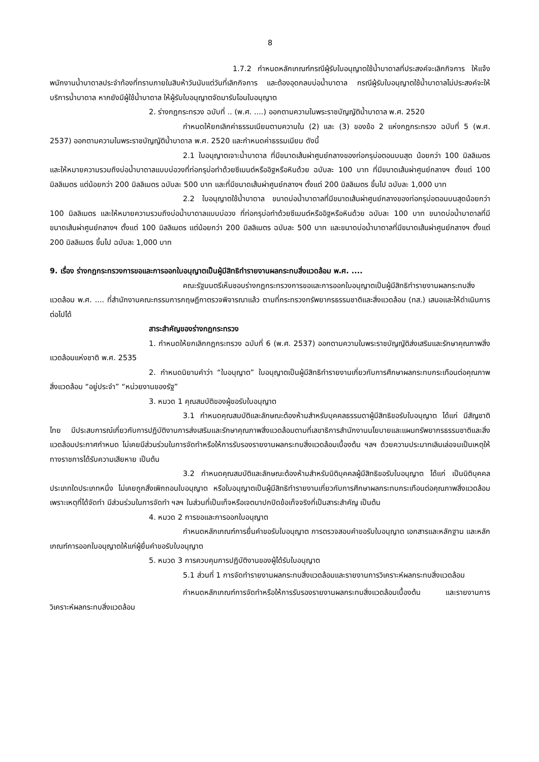8
1.7.2 กำหนดหลักเกณฑ์กรณีผู้รับใบอนุญาตใช้น้ำบาดาลที่ประสงค์จะเลิกกิจการ ให้แจ้งพนักงานน้ำบาดาลประจำท้องที่ทราบภายในสิบห้าวันนับแต่วันที่เลิกกิจการ และต้องอุดกลบบ่อน้ำบาดาล กรณีผู้รับใบอนุญาตใช้น้ำบาดาลไม่ประสงค์จะให้บริการน้ำบาดาล หากยังมีผู้ใช้น้ำบาดาล ให้ผู้รับใบอนุญาตจัดมารับโอนใบอนุญาต
2. ร่างกฎกระทรวง ฉบับที่ .. (พ.ศ. ....) ออกตามความในพระราชบัญญัติน้ำบาดาล พ.ศ. 2520
กำหนดให้ยกเลิกค่าธรรมเนียมตามความใน (2) และ (3) ของข้อ 2 แห่งกฎกระทรวง ฉบับที่ 5 (พ.ศ. 2537) ออกตามความในพระราชบัญญัติน้ำบาดาล พ.ศ. 2520 และกำหนดค่าธรรมเนียม ดังนี้
2.1 ใบอนุญาตเจาะน้ำบาดาล ที่มีขนาดเส้นผ่าศูนย์กลางของท่อกรุบ่อตอนบนสุด น้อยกว่า 100 มิลลิเมตร และให้หมายความรวมถึงบ่อน้ำบาดาลแบบบ่อวงที่ท่อกรุบ่อทำด้วยซีเมนต์หรืออิฐหรือหินด้วย ฉบับละ 100 บาท ที่มีขนาดเส้นผ่าศูนย์กลางฯ ตั้งแต่ 100 มิลลิเมตร แต่น้อยกว่า 200 มิลลิเมตร ฉบับละ 500 บาท และที่มีขนาดเส้นผ่าศูนย์กลางฯ ตั้งแต่ 200 มิลลิเมตร ขึ้นไป ฉบับละ 1,000 บาท
2.2 ใบอนุญาตใช้น้ำบาดาล ขนาดบ่อน้ำบาดาลที่มีขนาดเส้นผ่าศูนย์กลางของท่อกรุบ่อตอนบนสุดน้อยกว่า 100 มิลลิเมตร และให้หมายความรวมถึงบ่อน้ำบาดาลแบบบ่อวง ที่ท่อกรุบ่อทำด้วยซีเมนต์หรืออิฐหรือหินด้วย ฉบับละ 100 บาท ขนาดบ่อน้ำบาดาลที่มีขนาดเส้นผ่าศูนย์กลางฯ ตั้งแต่ 100 มิลลิเมตร แต่น้อยกว่า 200 มิลลิเมตร ฉบับละ 500 บาท และขนาดบ่อน้ำบาดาลที่มีขนาดเส้นผ่าศูนย์กลางฯ ตั้งแต่ 200 มิลลิเมตร ขึ้นไป ฉบับละ 1,000 บาท
9. เรื่อง ร่างกฎกระทรวงการขอและการออกใบอนุญาตเป็นผู้มีสิทธิทำรายงานผลกระทบสิ่งแวดล้อม พ.ศ. ....
คณะรัฐมนตรีเห็นชอบร่างกฎกระทรวงการขอและการออกใบอนุญาตเป็นผู้มีสิทธิทำรายงานผลกระทบสิ่งแวดล้อม พ.ศ. .... ที่สำนักงานคณะกรรมการกฤษฎีกาตรวจพิจารณาแล้ว ตามที่กระทรวงทรัพยากรธรรมชาติและสิ่งแวดล้อม (ทส.) เสนอและให้ดำเนินการต่อไปได้
สาระสำคัญของร่างกฎกระทรวง
1. กำหนดให้ยกเลิกกฎกระทรวง ฉบับที่ 6 (พ.ศ. 2537) ออกตามความในพระราชบัญญัติส่งเสริมและรักษาคุณภาพสิ่งแวดล้อมแห่งชาติ พ.ศ. 2535
2. กำหนดนิยามคำว่า “ใบอนุญาต” ใบอนุญาตเป็นผู้มีสิทธิทำรายงานเกี่ยวกับการศึกษาผลกระทบกระเทือนต่อคุณภาพสิ่งแวดล้อม “อยู่ประจำ” “หน่วยงานของรัฐ”
3. หมวด 1 คุณสมบัติของผู้ขอรับใบอนุญาต
3.1 กำหนดคุณสมบัติและลักษณะต้องห้ามสำหรับบุคคลธรรมดาผู้มีสิทธิขอรับใบอนุญาต ได้แก่ มีสัญชาติไทย มีประสบการณ์เกี่ยวกับการปฏิบัติงานการส่งเสริมและรักษาคุณภาพสิ่งแวดล้อมตามที่เลขาธิการสำนักงานนโยบายและแผนทรัพยากรธรรมชาติและสิ่งแวดล้อมประกาศกำหนด ไม่เคยมีส่วนร่วมในการจัดทำหรือให้การรับรองรายงานผลกระทบสิ่งแวดล้อมเบื้องต้น ฯลฯ ด้วยความประมาทเลินเล่อจนเป็นเหตุให้ทางราชการได้รับความเสียหาย เป็นต้น
3.2 กำหนดคุณสมบัติและลักษณะต้องห้ามสำหรับนิติบุคคลผู้มีสิทธิขอรับใบอนุญาต ได้แก่ เป็นนิติบุคคลประเภทใดประเภทหนึ่ง ไม่เคยถูกสั่งเพิกถอนใบอนุญาต หรือใบอนุญาตเป็นผู้มีสิทธิทำรายงานเกี่ยวกับการศึกษาผลกระทบกระเทือนต่อคุณภาพสิ่งแวดล้อมเพราะเหตุที่ได้จัดทำ มีส่วนร่วมในการจัดทำ ฯลฯ ในส่วนที่เป็นเท็จหรือเจตนาปกปิดข้อเท็จจริงที่เป็นสาระสำคัญ เป็นต้น
4. หมวด 2 การขอและการออกใบอนุญาต
กำหนดหลักเกณฑ์การยื่นคำขอรับใบอนุญาต การตรวจสอบคำขอรับใบอนุญาต เอกสารและหลักฐาน และหลักเกณฑ์การออกใบอนุญาตให้แก่ผู้ยื่นคำขอรับใบอนุญาต
5. หมวด 3 การควบคุมการปฏิบัติงานของผู้ได้รับใบอนุญาต
5.1 ส่วนที่ 1 การจัดทำรายงานผลกระทบสิ่งแวดล้อมและรายงานการวิเคราะห์ผลกระทบสิ่งแวดล้อม
กำหนดหลักเกณฑ์การจัดทำหรือให้การรับรองรายงานผลกระทบสิ่งแวดล้อมเบื้องต้น และรายงานการวิเคราะห์ผลกระทบสิ่งแวดล้อม